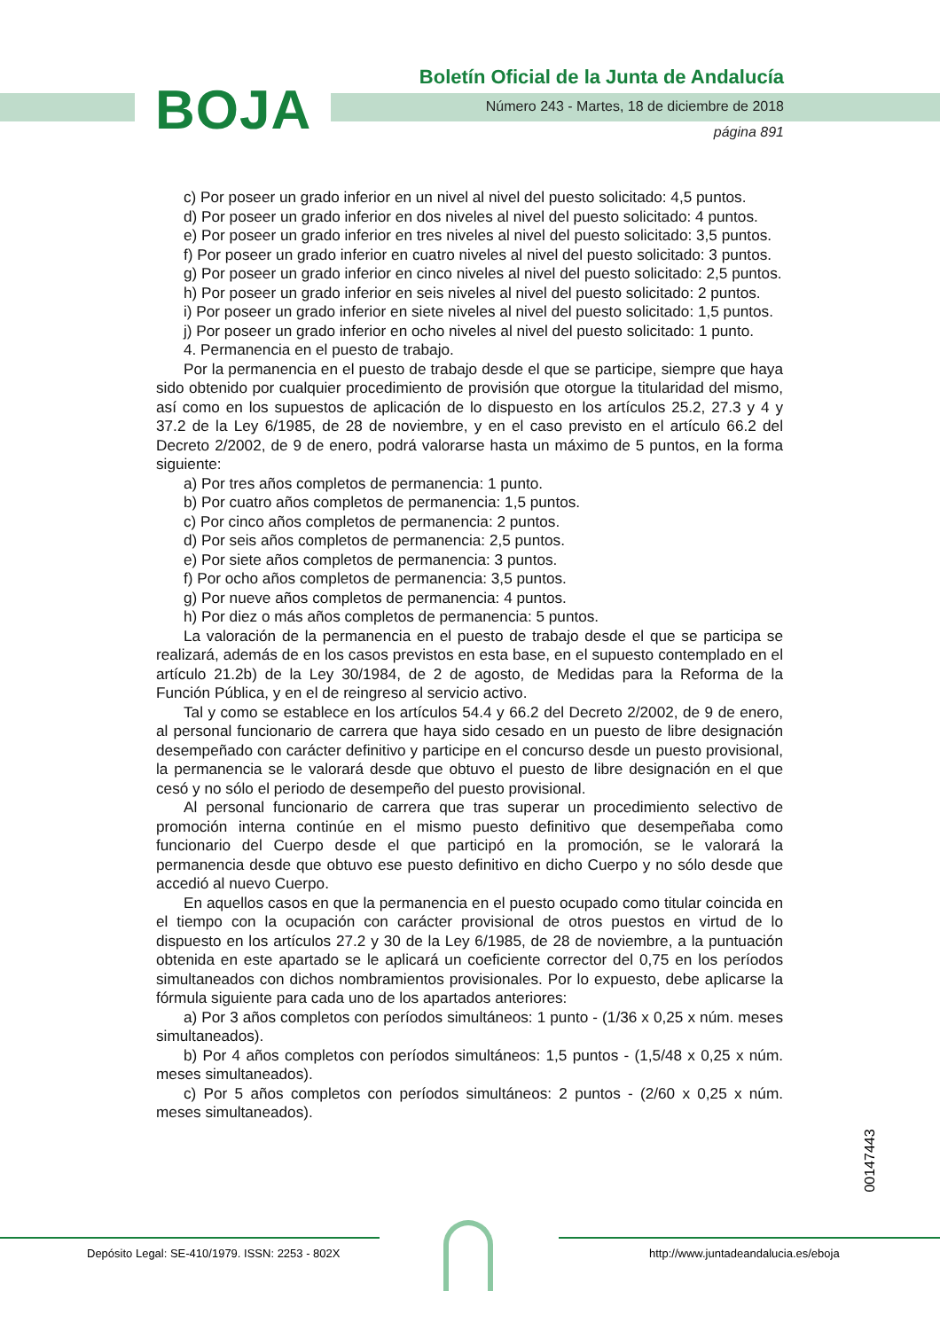BOJA
Boletín Oficial de la Junta de Andalucía
Número 243 - Martes, 18 de diciembre de 2018
página 891
c) Por poseer un grado inferior en un nivel al nivel del puesto solicitado: 4,5 puntos.
d) Por poseer un grado inferior en dos niveles al nivel del puesto solicitado: 4 puntos.
e) Por poseer un grado inferior en tres niveles al nivel del puesto solicitado: 3,5 puntos.
f) Por poseer un grado inferior en cuatro niveles al nivel del puesto solicitado: 3 puntos.
g) Por poseer un grado inferior en cinco niveles al nivel del puesto solicitado: 2,5 puntos.
h) Por poseer un grado inferior en seis niveles al nivel del puesto solicitado: 2 puntos.
i) Por poseer un grado inferior en siete niveles al nivel del puesto solicitado: 1,5 puntos.
j) Por poseer un grado inferior en ocho niveles al nivel del puesto solicitado: 1 punto.
4. Permanencia en el puesto de trabajo.
Por la permanencia en el puesto de trabajo desde el que se participe, siempre que haya sido obtenido por cualquier procedimiento de provisión que otorgue la titularidad del mismo, así como en los supuestos de aplicación de lo dispuesto en los artículos 25.2, 27.3 y 4 y 37.2 de la Ley 6/1985, de 28 de noviembre, y en el caso previsto en el artículo 66.2 del Decreto 2/2002, de 9 de enero, podrá valorarse hasta un máximo de 5 puntos, en la forma siguiente:
a) Por tres años completos de permanencia: 1 punto.
b) Por cuatro años completos de permanencia: 1,5 puntos.
c) Por cinco años completos de permanencia: 2 puntos.
d) Por seis años completos de permanencia: 2,5 puntos.
e) Por siete años completos de permanencia: 3 puntos.
f) Por ocho años completos de permanencia: 3,5 puntos.
g) Por nueve años completos de permanencia: 4 puntos.
h) Por diez o más años completos de permanencia: 5 puntos.
La valoración de la permanencia en el puesto de trabajo desde el que se participa se realizará, además de en los casos previstos en esta base, en el supuesto contemplado en el artículo 21.2b) de la Ley 30/1984, de 2 de agosto, de Medidas para la Reforma de la Función Pública, y en el de reingreso al servicio activo.
Tal y como se establece en los artículos 54.4 y 66.2 del Decreto 2/2002, de 9 de enero, al personal funcionario de carrera que haya sido cesado en un puesto de libre designación desempeñado con carácter definitivo y participe en el concurso desde un puesto provisional, la permanencia se le valorará desde que obtuvo el puesto de libre designación en el que cesó y no sólo el periodo de desempeño del puesto provisional.
Al personal funcionario de carrera que tras superar un procedimiento selectivo de promoción interna continúe en el mismo puesto definitivo que desempeñaba como funcionario del Cuerpo desde el que participó en la promoción, se le valorará la permanencia desde que obtuvo ese puesto definitivo en dicho Cuerpo y no sólo desde que accedió al nuevo Cuerpo.
En aquellos casos en que la permanencia en el puesto ocupado como titular coincida en el tiempo con la ocupación con carácter provisional de otros puestos en virtud de lo dispuesto en los artículos 27.2 y 30 de la Ley 6/1985, de 28 de noviembre, a la puntuación obtenida en este apartado se le aplicará un coeficiente corrector del 0,75 en los períodos simultaneados con dichos nombramientos provisionales. Por lo expuesto, debe aplicarse la fórmula siguiente para cada uno de los apartados anteriores:
a) Por 3 años completos con períodos simultáneos: 1 punto - (1/36 x 0,25 x núm. meses simultaneados).
b) Por 4 años completos con períodos simultáneos: 1,5 puntos - (1,5/48 x 0,25 x núm. meses simultaneados).
c) Por 5 años completos con períodos simultáneos: 2 puntos - (2/60 x 0,25 x núm. meses simultaneados).
00147443
Depósito Legal: SE-410/1979. ISSN: 2253 - 802X
http://www.juntadeandalucia.es/eboja